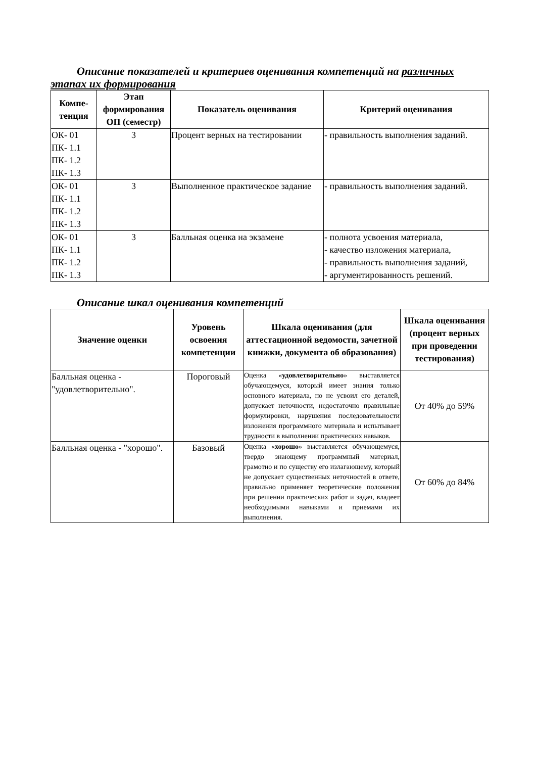Описание показателей и критериев оценивания компетенций на различных этапах их формирования
| Компе- тенция | Этап формирования ОП (семестр) | Показатель оценивания | Критерий оценивания |
| --- | --- | --- | --- |
| ОК- 01 ПК- 1.1 ПК- 1.2 ПК- 1.3 | 3 | Процент верных на тестировании | - правильность выполнения заданий. |
| ОК- 01 ПК- 1.1 ПК- 1.2 ПК- 1.3 | 3 | Выполненное практическое задание | - правильность выполнения заданий. |
| ОК- 01 ПК- 1.1 ПК- 1.2 ПК- 1.3 | 3 | Балльная оценка на экзамене | - полнота усвоения материала, - качество изложения материала, - правильность выполнения заданий, - аргументированность решений. |
Описание шкал оценивания компетенций
| Значение оценки | Уровень освоения компетенции | Шкала оценивания (для аттестационной ведомости, зачетной книжки, документа об образования) | Шкала оценивания (процент верных при проведении тестирования) |
| --- | --- | --- | --- |
| Балльная оценка - "удовлетворительно". | Пороговый | Оценка « удовлетворительно » выставляется обучающемуся, который имеет знания только основного материала, но не усвоил его деталей, допускает неточности, недостаточно правильные формулировки, нарушения последовательности изложения программного материала и испытывает трудности в выполнении практических навыков. | От 40% до 59% |
| Балльная оценка - "хорошо". | Базовый | Оценка « хорошо » выставляется обучающемуся, твердо знающему программный материал, грамотно и по существу его излагающему, который не допускает существенных неточностей в ответе, правильно применяет теоретические положения при решении практических работ и задач, владеет необходимыми навыками и приемами их выполнения. | От 60% до 84% |